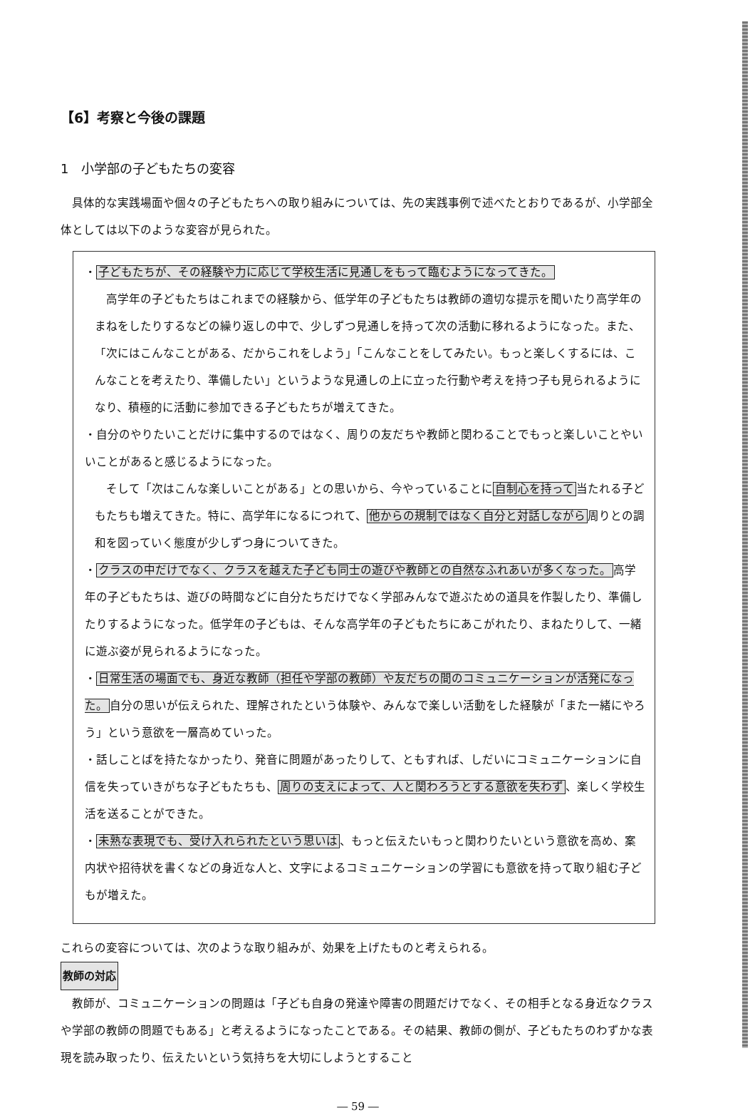【6】考察と今後の課題
1　小学部の子どもたちの変容
具体的な実践場面や個々の子どもたちへの取り組みについては、先の実践事例で述べたとおりであるが、小学部全体としては以下のような変容が見られた。
・子どもたちが、その経験や力に応じて学校生活に見通しをもって臨むようになってきた。
高学年の子どもたちはこれまでの経験から、低学年の子どもたちは教師の適切な提示を聞いたり高学年のまねをしたりするなどの繰り返しの中で、少しずつ見通しを持って次の活動に移れるようになった。また、「次にはこんなことがある、だからこれをしよう」「こんなことをしてみたい。もっと楽しくするには、こんなことを考えたり、準備したい」というような見通しの上に立った行動や考えを持つ子も見られるようになり、積極的に活動に参加できる子どもたちが増えてきた。
・自分のやりたいことだけに集中するのではなく、周りの友だちや教師と関わることでもっと楽しいことやいいことがあると感じるようになった。
そして「次はこんな楽しいことがある」との思いから、今やっていることに自制心を持って当たれる子どもたちも増えてきた。特に、高学年になるにつれて、他からの規制ではなく自分と対話しながら周りとの調和を図っていく態度が少しずつ身についてきた。
・クラスの中だけでなく、クラスを越えた子ども同士の遊びや教師との自然なふれあいが多くなった。高学年の子どもたちは、遊びの時間などに自分たちだけでなく学部みんなで遊ぶための道具を作製したり、準備したりするようになった。低学年の子どもは、そんな高学年の子どもたちにあこがれたり、まねたりして、一緒に遊ぶ姿が見られるようになった。
・日常生活の場面でも、身近な教師（担任や学部の教師）や友だちの間のコミュニケーションが活発になった。自分の思いが伝えられた、理解されたという体験や、みんなで楽しい活動をした経験が「また一緒にやろう」という意欲を一層高めていった。
・話しことばを持たなかったり、発音に問題があったりして、ともすれば、しだいにコミュニケーションに自信を失っていきがちな子どもたちも、周りの支えによって、人と関わろうとする意欲を失わず、楽しく学校生活を送ることができた。
・未熟な表現でも、受け入れられたという思いは、もっと伝えたいもっと関わりたいという意欲を高め、案内状や招待状を書くなどの身近な人と、文字によるコミュニケーションの学習にも意欲を持って取り組む子どもが増えた。
これらの変容については、次のような取り組みが、効果を上げたものと考えられる。
教師の対応
教師が、コミュニケーションの問題は「子ども自身の発達や障害の問題だけでなく、その相手となる身近なクラスや学部の教師の問題でもある」と考えるようになったことである。その結果、教師の側が、子どもたちのわずかな表現を読み取ったり、伝えたいという気持ちを大切にしようとすること
― 59 ―